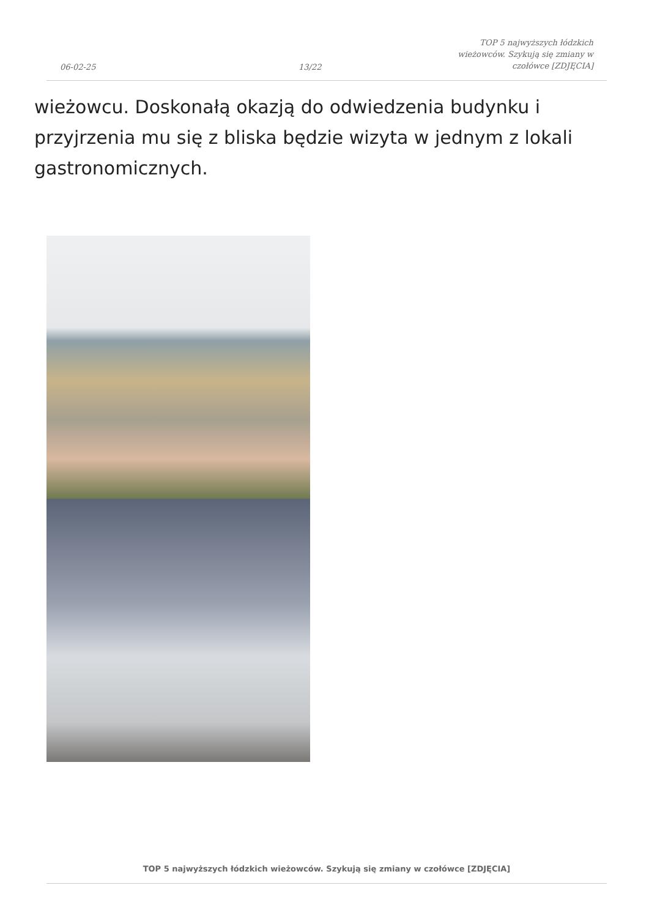06-02-25 13/22 TOP 5 najwyższych łódzkich wieżowców. Szykują się zmiany w czołówce [ZDJĘCIA]
wieżowcu. Doskonałą okazją do odwiedzenia budynku i przyjrzenia mu się z bliska będzie wizyta w jednym z lokali gastronomicznych.
TOP 5 najwyższych łódzkich wieżowców. Szykują się zmiany w czołówce [ZDJĘCIA]